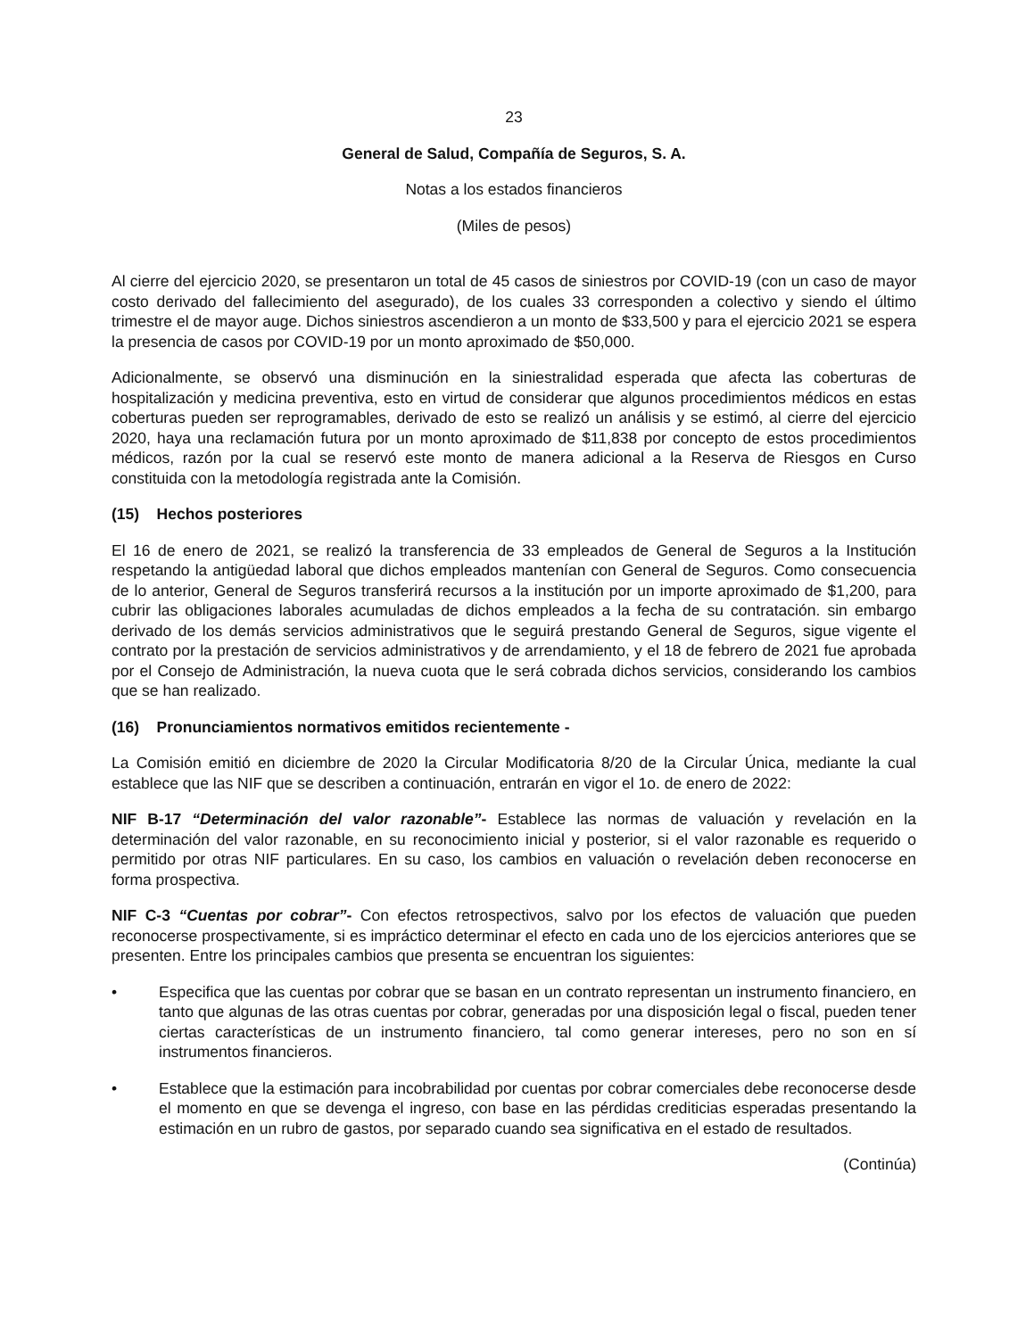23
General de Salud, Compañía de Seguros, S. A.
Notas a los estados financieros
(Miles de pesos)
Al cierre del ejercicio 2020, se presentaron un total de 45 casos de siniestros por COVID-19 (con un caso de mayor costo derivado del fallecimiento del asegurado), de los cuales 33 corresponden a colectivo y siendo el último trimestre el de mayor auge. Dichos siniestros ascendieron a un monto de $33,500 y para el ejercicio 2021 se espera la presencia de casos por COVID-19 por un monto aproximado de $50,000.
Adicionalmente, se observó una disminución en la siniestralidad esperada que afecta las coberturas de hospitalización y medicina preventiva, esto en virtud de considerar que algunos procedimientos médicos en estas coberturas pueden ser reprogramables, derivado de esto se realizó un análisis y se estimó, al cierre del ejercicio 2020, haya una reclamación futura por un monto aproximado de $11,838 por concepto de estos procedimientos médicos, razón por la cual se reservó este monto de manera adicional a la Reserva de Riesgos en Curso constituida con la metodología registrada ante la Comisión.
(15) Hechos posteriores
El 16 de enero de 2021, se realizó la transferencia de 33 empleados de General de Seguros a la Institución respetando la antigüedad laboral que dichos empleados mantenían con General de Seguros. Como consecuencia de lo anterior, General de Seguros transferirá recursos a la institución por un importe aproximado de $1,200, para cubrir las obligaciones laborales acumuladas de dichos empleados a la fecha de su contratación. sin embargo derivado de los demás servicios administrativos que le seguirá prestando General de Seguros, sigue vigente el contrato por la prestación de servicios administrativos y de arrendamiento, y el 18 de febrero de 2021 fue aprobada por el Consejo de Administración, la nueva cuota que le será cobrada dichos servicios, considerando los cambios que se han realizado.
(16) Pronunciamientos normativos emitidos recientemente -
La Comisión emitió en diciembre de 2020 la Circular Modificatoria 8/20 de la Circular Única, mediante la cual establece que las NIF que se describen a continuación, entrarán en vigor el 1o. de enero de 2022:
NIF B-17 “Determinación del valor razonable”- Establece las normas de valuación y revelación en la determinación del valor razonable, en su reconocimiento inicial y posterior, si el valor razonable es requerido o permitido por otras NIF particulares. En su caso, los cambios en valuación o revelación deben reconocerse en forma prospectiva.
NIF C-3 “Cuentas por cobrar”- Con efectos retrospectivos, salvo por los efectos de valuación que pueden reconocerse prospectivamente, si es impráctico determinar el efecto en cada uno de los ejercicios anteriores que se presenten. Entre los principales cambios que presenta se encuentran los siguientes:
• Especifica que las cuentas por cobrar que se basan en un contrato representan un instrumento financiero, en tanto que algunas de las otras cuentas por cobrar, generadas por una disposición legal o fiscal, pueden tener ciertas características de un instrumento financiero, tal como generar intereses, pero no son en sí instrumentos financieros.
• Establece que la estimación para incobrabilidad por cuentas por cobrar comerciales debe reconocerse desde el momento en que se devenga el ingreso, con base en las pérdidas crediticias esperadas presentando la estimación en un rubro de gastos, por separado cuando sea significativa en el estado de resultados.
(Continúa)